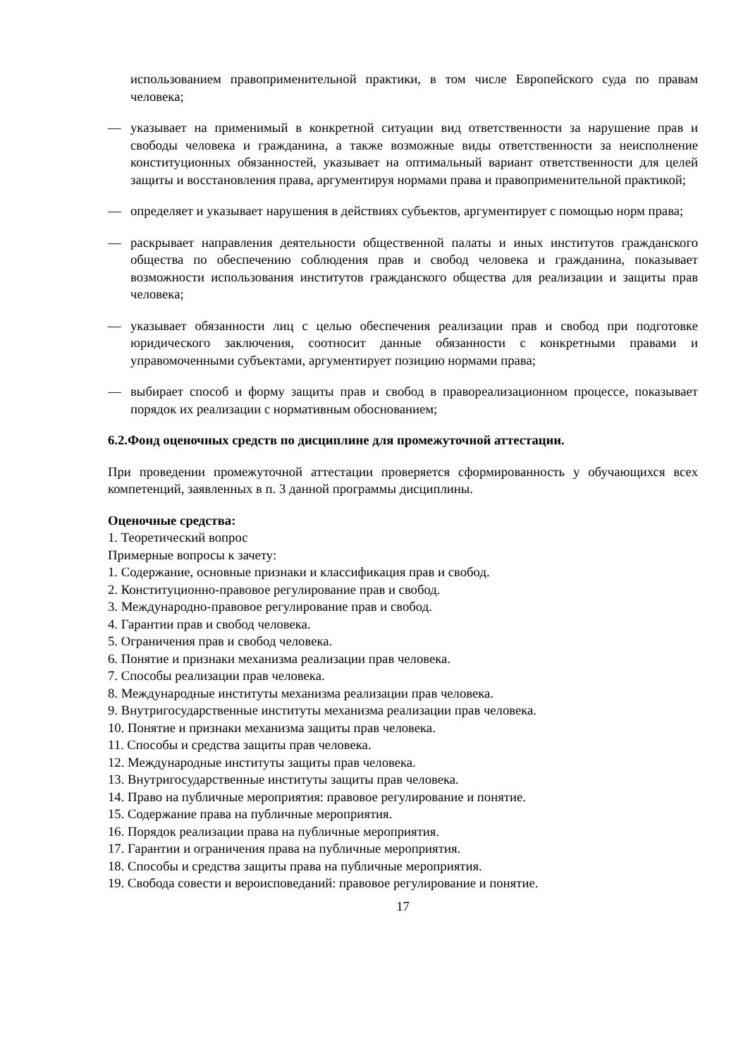использованием правоприменительной практики, в том числе Европейского суда по правам человека;
— указывает на применимый в конкретной ситуации вид ответственности за нарушение прав и свободы человека и гражданина, а также возможные виды ответственности за неисполнение конституционных обязанностей, указывает на оптимальный вариант ответственности для целей защиты и восстановления права, аргументируя нормами права и правоприменительной практикой;
— определяет и указывает нарушения в действиях субъектов, аргументирует с помощью норм права;
— раскрывает направления деятельности общественной палаты и иных институтов гражданского общества по обеспечению соблюдения прав и свобод человека и гражданина, показывает возможности использования институтов гражданского общества для реализации и защиты прав человека;
— указывает обязанности лиц с целью обеспечения реализации прав и свобод при подготовке юридического заключения, соотносит данные обязанности с конкретными правами и управомоченными субъектами, аргументирует позицию нормами права;
— выбирает способ и форму защиты прав и свобод в правореализационном процессе, показывает порядок их реализации с нормативным обоснованием;
6.2.Фонд оценочных средств по дисциплине для промежуточной аттестации.
При проведении промежуточной аттестации проверяется сформированность у обучающихся всех компетенций, заявленных в п. 3 данной программы дисциплины.
Оценочные средства:
1. Теоретический вопрос
Примерные вопросы к зачету:
1. Содержание, основные признаки и классификация прав и свобод.
2. Конституционно-правовое регулирование прав и свобод.
3. Международно-правовое регулирование прав и свобод.
4. Гарантии прав и свобод человека.
5. Ограничения прав и свобод человека.
6. Понятие и признаки механизма реализации прав человека.
7. Способы реализации прав человека.
8. Международные институты механизма реализации прав человека.
9. Внутригосударственные институты механизма реализации прав человека.
10. Понятие и признаки механизма защиты прав человека.
11. Способы и средства защиты прав человека.
12. Международные институты защиты прав человека.
13. Внутригосударственные институты защиты прав человека.
14. Право на публичные мероприятия: правовое регулирование и понятие.
15. Содержание права на публичные мероприятия.
16. Порядок реализации права на публичные мероприятия.
17. Гарантии и ограничения права на публичные мероприятия.
18. Способы и средства защиты права на публичные мероприятия.
19. Свобода совести и вероисповеданий: правовое регулирование и понятие.
17